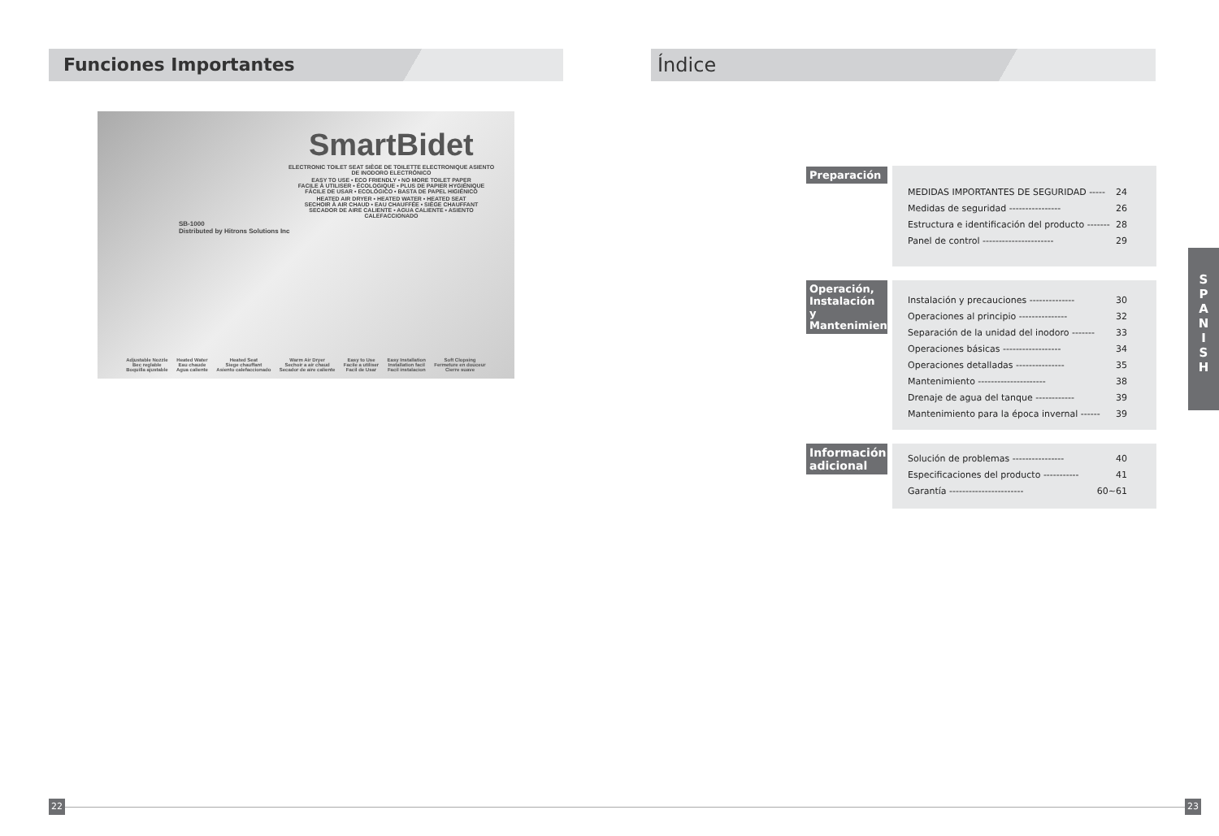Funciones Importantes
SmartBidet
ELECTRONIC TOILET SEAT SIÈGE DE TOILETTE ELECTRONIQUE ASIENTO DE INODORO ELECTRÓNICO
EASY TO USE • ECO FRIENDLY • NO MORE TOILET PAPER
FACILE À UTILISER • ÉCOLOGIQUE • PLUS DE PAPIER HYGIÉNIQUE
FÁCILE DE USAR • ECOLÓGICO • BASTA DE PAPEL HIGIÉNICO
HEATED AIR DRYER • HEATED WATER • HEATED SEAT
SECHOIR À AIR CHAUD • EAU CHAUFFÉE • SIÈGE CHAUFFANT
SECADOR DE AIRE CALIENTE • AGUA CALIENTE • ASIENTO CALEFACCIONADO
SB-1000
Distributed by Hitrons Solutions Inc
Adjustable Nozzle
Bec reglable
Boquilla ajustable
Heated Water
Eau chaude
Agua caliente
Heated Seat
Siege chauffant
Asiento calefaccionado
Warm Air Dryer
Sechoir a air chaud
Secador de aire caliente
Easy to Use
Facile a utiliser
Facil de Usar
Easy Installation
Installation facil
Facil instalacion
Soft Clopsing
Fermeture en douceur
Cierre suave
Índice
Preparación
MEDIDAS IMPORTANTES DE SEGURIDAD ----- 24
Medidas de seguridad ---------------- 26
Estructura e identificación del producto ------- 28
Panel de control ---------------------- 29
Operación,
Instalación y
Mantenimiento
Instalación y precauciones -------------- 30
Operaciones al principio --------------- 32
Separación de la unidad del inodoro ------- 33
Operaciones básicas ------------------ 34
Operaciones detalladas --------------- 35
Mantenimiento --------------------- 38
Drenaje de agua del tanque ------------ 39
Mantenimiento para la época invernal ------ 39
Información
adicional
Solución de problemas ---------------- 40
Especificaciones del producto ----------- 41
Garantía ----------------------- 60~61
S
P
A
N
I
S
H
22 23